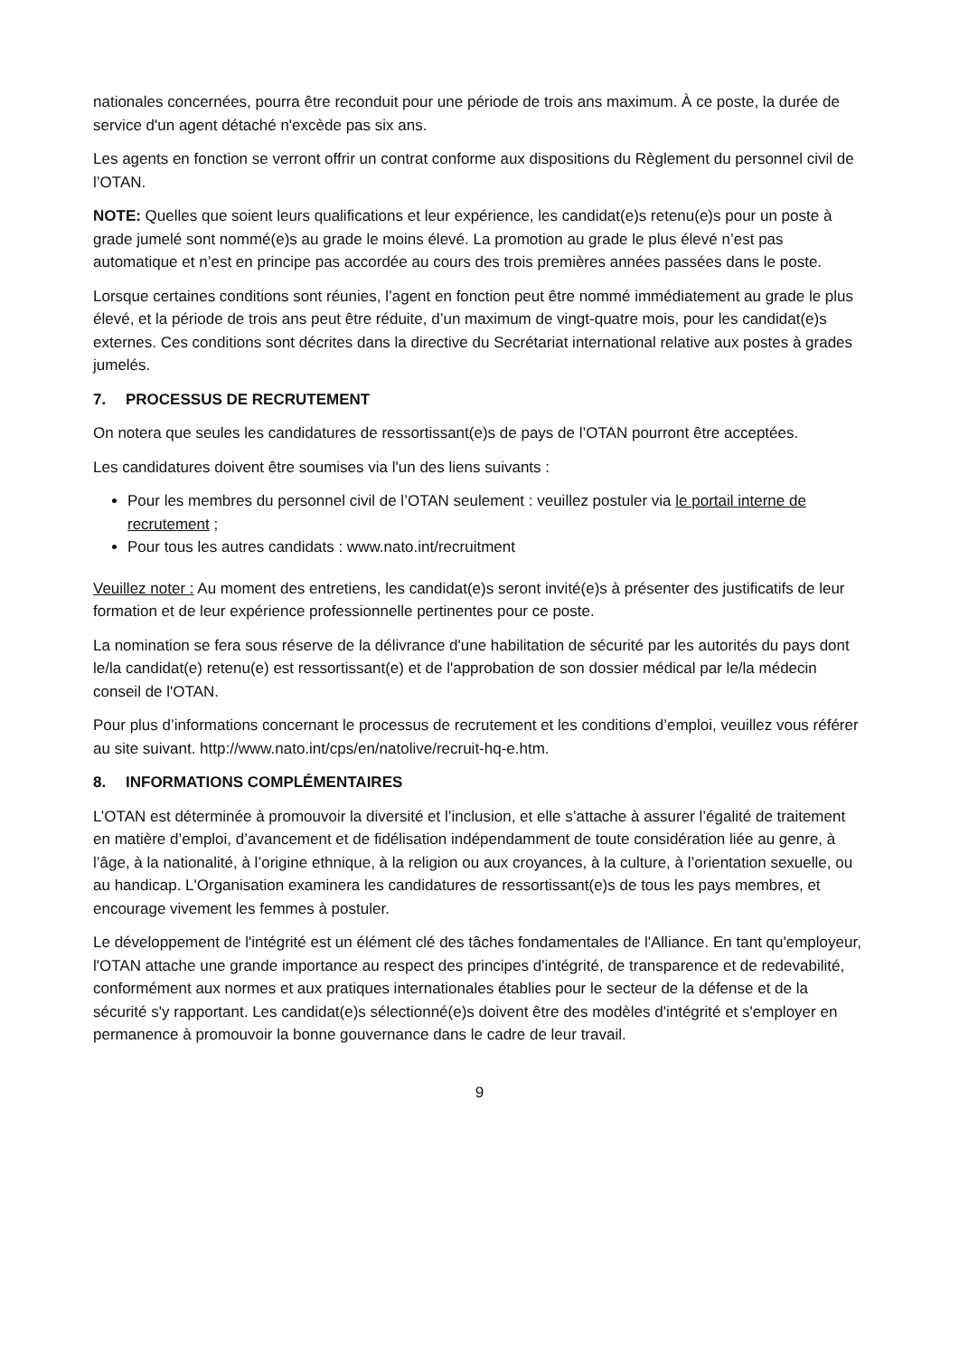nationales concernées, pourra être reconduit pour une période de trois ans maximum. À ce poste, la durée de service d'un agent détaché n'excède pas six ans.
Les agents en fonction se verront offrir un contrat conforme aux dispositions du Règlement du personnel civil de l’OTAN.
NOTE: Quelles que soient leurs qualifications et leur expérience, les candidat(e)s retenu(e)s pour un poste à grade jumelé sont nommé(e)s au grade le moins élevé. La promotion au grade le plus élevé n’est pas automatique et n’est en principe pas accordée au cours des trois premières années passées dans le poste.
Lorsque certaines conditions sont réunies, l’agent en fonction peut être nommé immédiatement au grade le plus élevé, et la période de trois ans peut être réduite, d’un maximum de vingt-quatre mois, pour les candidat(e)s externes. Ces conditions sont décrites dans la directive du Secrétariat international relative aux postes à grades jumelés.
7. PROCESSUS DE RECRUTEMENT
On notera que seules les candidatures de ressortissant(e)s de pays de l’OTAN pourront être acceptées.
Les candidatures doivent être soumises via l'un des liens suivants :
Pour les membres du personnel civil de l’OTAN seulement : veuillez postuler via le portail interne de recrutement ;
Pour tous les autres candidats : www.nato.int/recruitment
Veuillez noter : Au moment des entretiens, les candidat(e)s seront invité(e)s à présenter des justificatifs de leur formation et de leur expérience professionnelle pertinentes pour ce poste.
La nomination se fera sous réserve de la délivrance d'une habilitation de sécurité par les autorités du pays dont le/la candidat(e) retenu(e) est ressortissant(e) et de l'approbation de son dossier médical par le/la médecin conseil de l'OTAN.
Pour plus d’informations concernant le processus de recrutement et les conditions d’emploi, veuillez vous référer au site suivant. http://www.nato.int/cps/en/natolive/recruit-hq-e.htm.
8. INFORMATIONS COMPLÉMENTAIRES
L’OTAN est déterminée à promouvoir la diversité et l’inclusion, et elle s’attache à assurer l’égalité de traitement en matière d’emploi, d’avancement et de fidélisation indépendamment de toute considération liée au genre, à l’âge, à la nationalité, à l’origine ethnique, à la religion ou aux croyances, à la culture, à l’orientation sexuelle, ou au handicap. L'Organisation examinera les candidatures de ressortissant(e)s de tous les pays membres, et encourage vivement les femmes à postuler.
Le développement de l'intégrité est un élément clé des tâches fondamentales de l'Alliance. En tant qu'employeur, l'OTAN attache une grande importance au respect des principes d'intégrité, de transparence et de redevabilité, conformément aux normes et aux pratiques internationales établies pour le secteur de la défense et de la sécurité s'y rapportant. Les candidat(e)s sélectionné(e)s doivent être des modèles d'intégrité et s'employer en permanence à promouvoir la bonne gouvernance dans le cadre de leur travail.
9